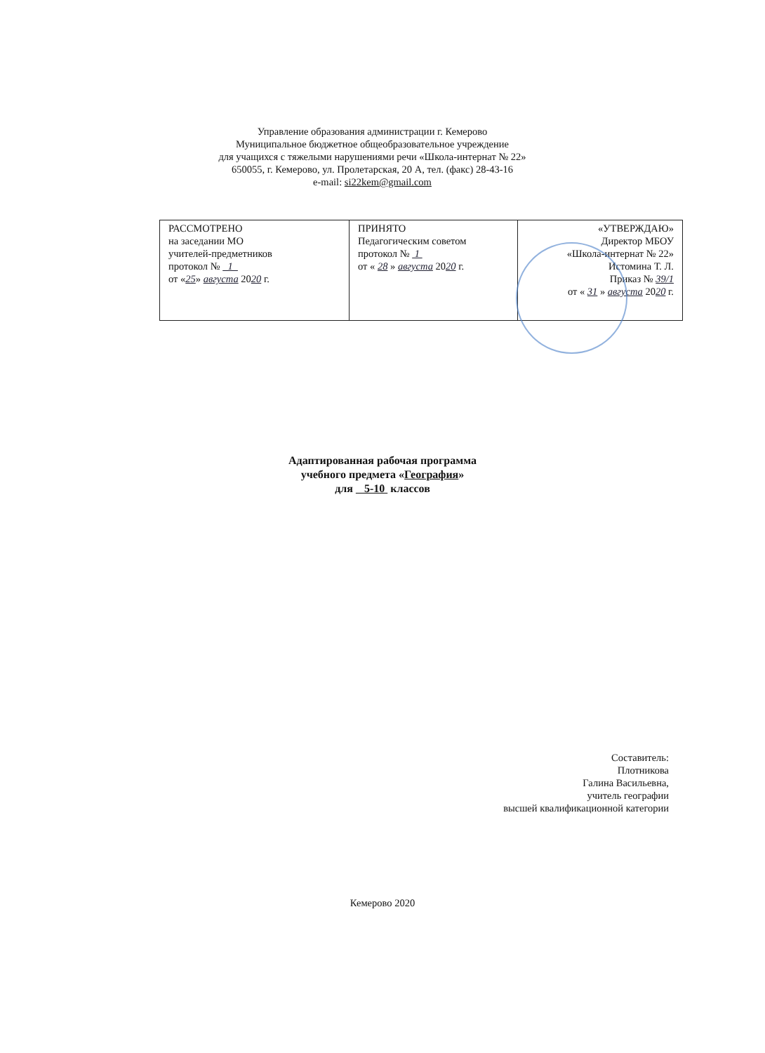Управление образования администрации г. Кемерово
Муниципальное бюджетное общеобразовательное учреждение
для учащихся с тяжелыми нарушениями речи «Школа-интернат № 22»
650055, г. Кемерово, ул. Пролетарская, 20 А, тел. (факс) 28-43-16
e-mail: si22kem@gmail.com
| РАССМОТРЕНО на заседании МО учителей-предметников протокол № 1 от « 25 » августа 20 20 г. | ПРИНЯТО Педагогическим советом протокол № 1 от « 28 » августа 20 20 г. | «УТВЕРЖДАЮ» Директор МБОУ «Школа-интернат № 22» Истомина Т. Л. Приказ № 39/1 от « 31 » августа 20 20 г. |
Адаптированная рабочая программа
учебного предмета «География»
для 5-10 классов
Составитель:
Плотникова
Галина Васильевна,
учитель географии
высшей квалификационной категории
Кемерово 2020